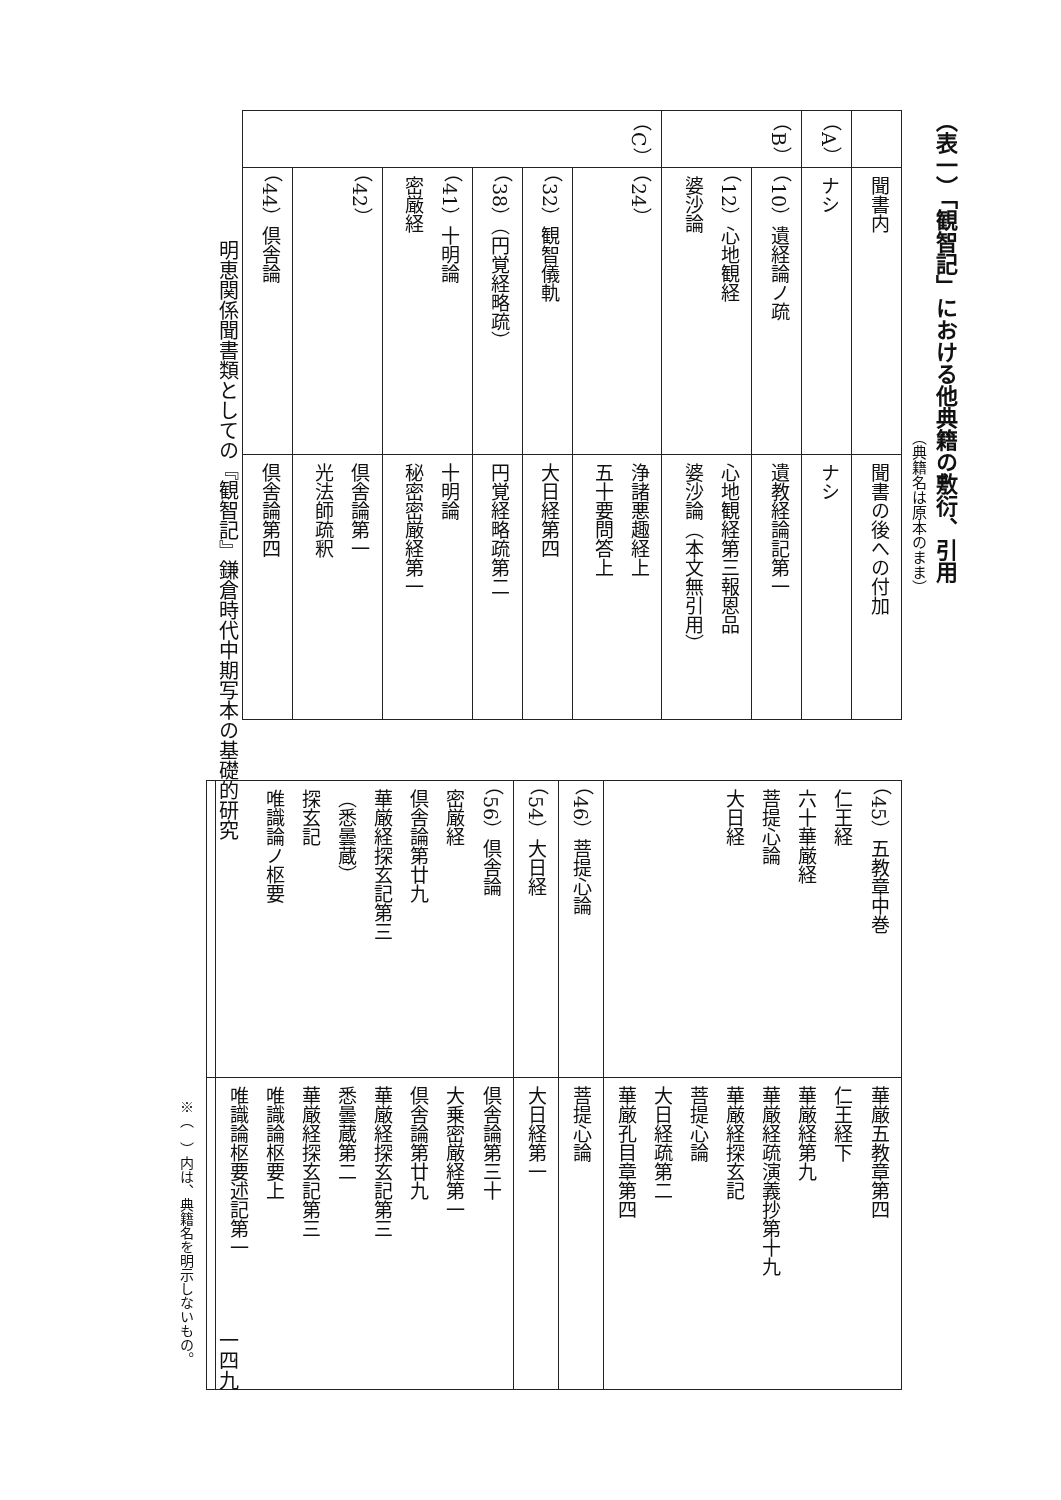（表一）「観智記」における他典籍の敷衍、引用
（典籍名は原本のまま）
| | 聞書内 | 聞書の後への付加 |
| （A） | ナシ | ナシ |
| （B） | （10）遺経論ノ疏 | 遺教経論記第一 |
| | （12）心地観経 婆沙論 | 心地観経第三報恩品 婆沙論（本文無引用） |
| （C） | （24） | 浄諸悪趣経上 五十要問答上 |
| | （32）観智儀軌 | 大日経第四 |
| | （38）（円覚経略疏） | 円覚経略疏第二 |
| | （41）十明論 密厳経 | 十明論 秘密密厳経第一 |
| | （42） | 倶舎論第一 光法師疏釈 |
| | （44）倶舎論 | 倶舎論第四 |
| （45）五教章中巻 仁王経 六十華厳経 菩提心論 大日経 | 華厳五教章第四 仁王経下 華厳経第九 華厳経疏演義抄第十九 華厳経探玄記 菩提心論 大日経疏第二 華厳孔目章第四 |
| （46）菩提心論 | 菩提心論 |
| （54）大日経 | 大日経第一 |
| （56）倶舎論 密厳経 倶舎論第廿九 華厳経探玄記第三 （悉曇蔵） 探玄記 唯識論ノ枢要 | 倶舎論第三十 大乗密厳経第一 倶舎論第廿九 華厳経探玄記第三 悉曇蔵第二 華厳経探玄記第三 唯識論枢要上 唯識論枢要述記第一 |
※（　）内は、典籍名を明示しないもの。
明恵関係聞書類としての『観智記』鎌倉時代中期写本の基礎的研究
一四九